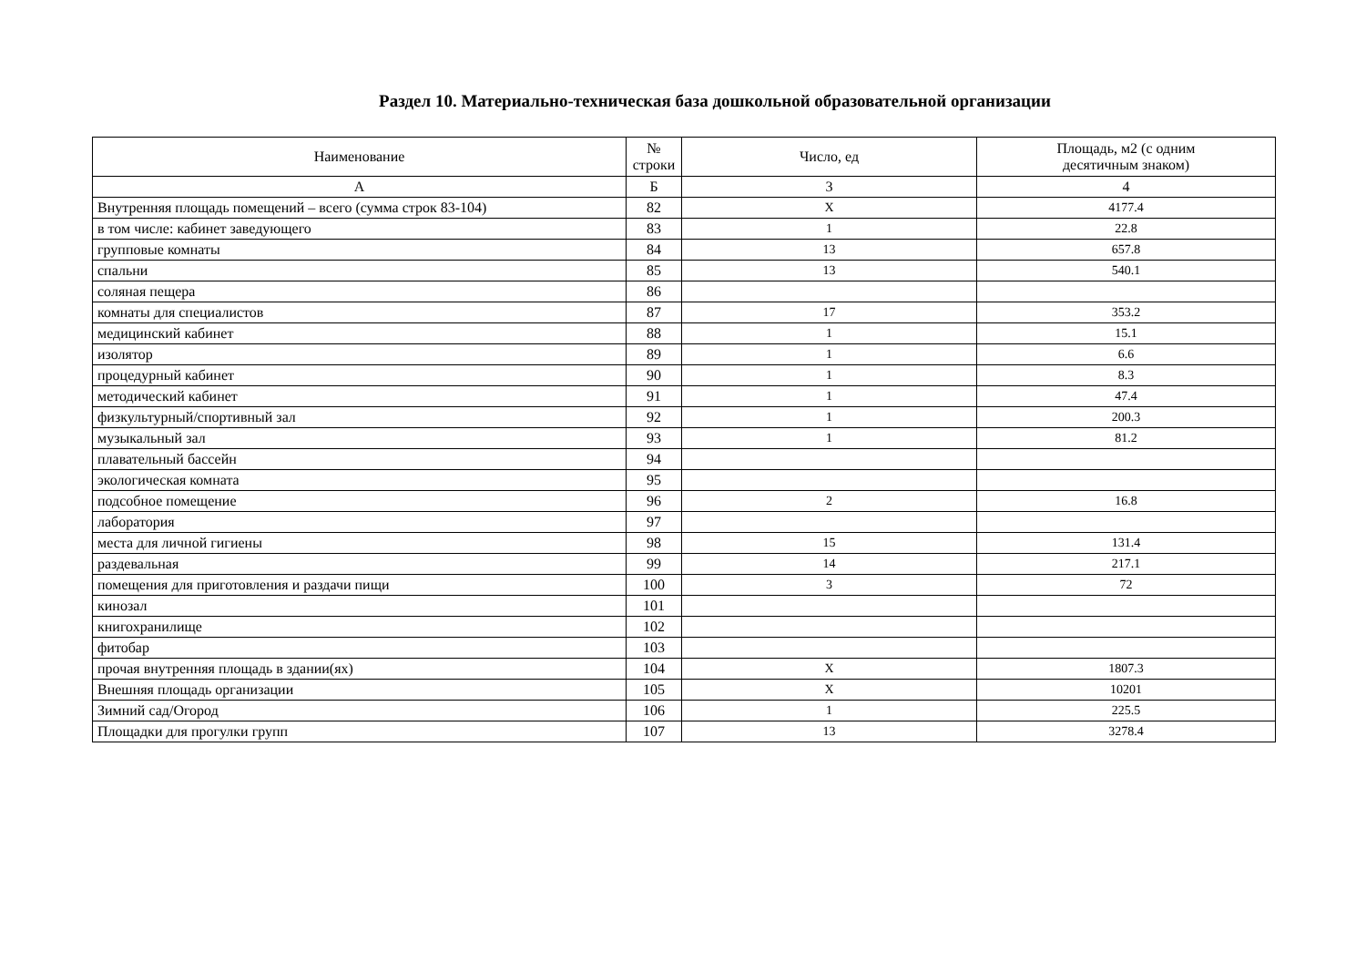Раздел 10. Материально-техническая база дошкольной образовательной организации
| Наименование | № строки | Число, ед | Площадь, м2 (с одним десятичным знаком) |
| --- | --- | --- | --- |
| А | Б | 3 | 4 |
| Внутренняя площадь помещений – всего (сумма строк 83-104) | 82 | X | 4177.4 |
| в том числе: кабинет заведующего | 83 | 1 | 22.8 |
| групповые комнаты | 84 | 13 | 657.8 |
| спальни | 85 | 13 | 540.1 |
| соляная пещера | 86 | | |
| комнаты для специалистов | 87 | 17 | 353.2 |
| медицинский кабинет | 88 | 1 | 15.1 |
| изолятор | 89 | 1 | 6.6 |
| процедурный кабинет | 90 | 1 | 8.3 |
| методический кабинет | 91 | 1 | 47.4 |
| физкультурный/спортивный зал | 92 | 1 | 200.3 |
| музыкальный зал | 93 | 1 | 81.2 |
| плавательный бассейн | 94 | | |
| экологическая комната | 95 | | |
| подсобное помещение | 96 | 2 | 16.8 |
| лаборатория | 97 | | |
| места для личной гигиены | 98 | 15 | 131.4 |
| раздевальная | 99 | 14 | 217.1 |
| помещения для приготовления и раздачи пищи | 100 | 3 | 72 |
| кинозал | 101 | | |
| книгохранилище | 102 | | |
| фитобар | 103 | | |
| прочая внутренняя площадь в здании(ях) | 104 | X | 1807.3 |
| Внешняя площадь организации | 105 | X | 10201 |
| Зимний сад/Огород | 106 | 1 | 225.5 |
| Площадки для прогулки групп | 107 | 13 | 3278.4 |